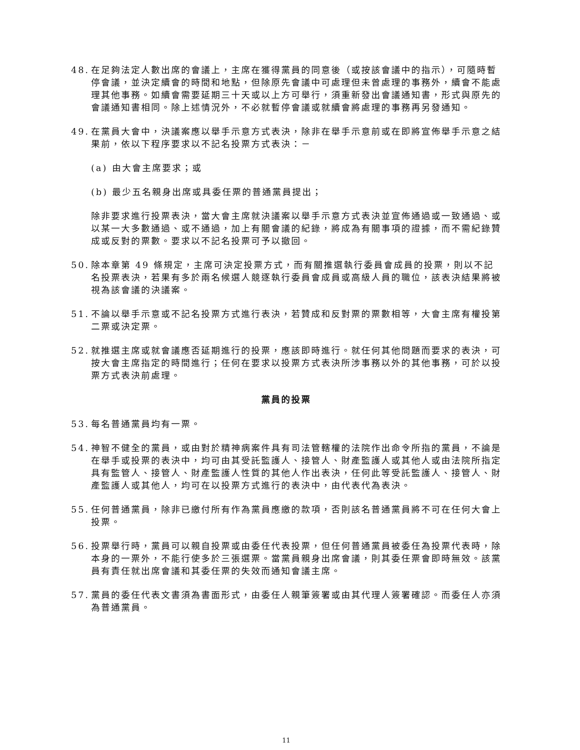48.
在足夠法定人數出席的會議上，主席在獲得黨員的同意後（或按該會議中的指示），可隨時暫停會議，並決定續會的時間和地點，但除原先會議中可處理但未曾處理的事務外，續會不能處理其他事務。如續會需要延期三十天或以上方可舉行，須重新發出會議通知書，形式與原先的會議通知書相同。除上述情況外，不必就暫停會議或就續會將處理的事務再另發通知。
49.
在黨員大會中，決議案應以舉手示意方式表決，除非在舉手示意前或在即將宣佈舉手示意之結果前，依以下程序要求以不記名投票方式表決：－
(a) 由大會主席要求；或
(b) 最少五名親身出席或具委任票的普通黨員提出；
除非要求進行投票表決，當大會主席就決議案以舉手示意方式表決並宣佈通過或一致通過、或以某一大多數通過、或不通過，加上有關會議的紀錄，將成為有關事項的證據，而不需紀錄贊成或反對的票數。要求以不記名投票可予以撤回。
50.
除本章第 49 條規定，主席可決定投票方式，而有關推選執行委員會成員的投票，則以不記名投票表決，若果有多於兩名候選人競逐執行委員會成員或高級人員的職位，該表決結果將被視為該會議的決議案。
51.
不論以舉手示意或不記名投票方式進行表決，若贊成和反對票的票數相等，大會主席有權投第二票或決定票。
52.
就推選主席或就會議應否延期進行的投票，應該即時進行。就任何其他問題而要求的表決，可按大會主席指定的時間進行；任何在要求以投票方式表決所涉事務以外的其他事務，可於以投票方式表決前處理。
黨員的投票
53.
每名普通黨員均有一票。
54.
神智不健全的黨員，或由對於精神病案件具有司法管轄權的法院作出命令所指的黨員，不論是在舉手或投票的表決中，均可由其受託監護人、接管人、財產監護人或其他人或由法院所指定具有監管人、接管人、財產監護人性質的其他人作出表決，任何此等受託監護人、接管人、財產監護人或其他人，均可在以投票方式進行的表決中，由代表代為表決。
55.
任何普通黨員，除非已繳付所有作為黨員應繳的款項，否則該名普通黨員將不可在任何大會上投票。
56.
投票舉行時，黨員可以親自投票或由委任代表投票，但任何普通黨員被委任為投票代表時，除本身的一票外，不能行使多於三張選票。當黨員親身出席會議，則其委任票會即時無效。該黨員有責任就出席會議和其委任票的失效而通知會議主席。
57.
黨員的委任代表文書須為書面形式，由委任人親筆簽署或由其代理人簽署確認。而委任人亦須為普通黨員。
11